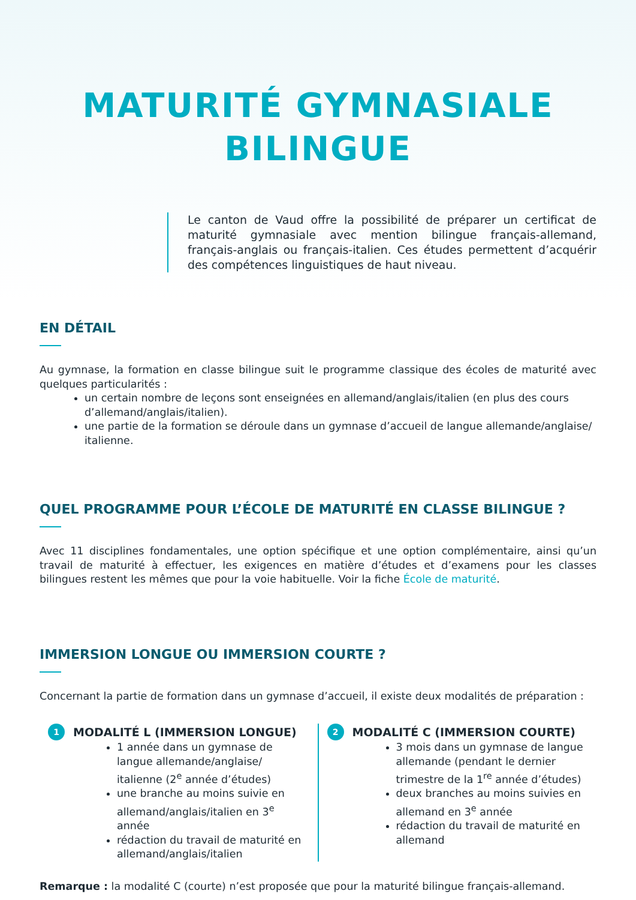MATURITÉ GYMNASIALE
BILINGUE
Le canton de Vaud offre la possibilité de préparer un certificat de maturité gymnasiale avec mention bilingue français-allemand, français-anglais ou français-italien. Ces études permettent d’acquérir des compétences linguistiques de haut niveau.
EN DÉTAIL
Au gymnase, la formation en classe bilingue suit le programme classique des écoles de maturité avec quelques particularités :
un certain nombre de leçons sont enseignées en allemand/anglais/italien (en plus des cours d’allemand/anglais/italien).
une partie de la formation se déroule dans un gymnase d’accueil de langue allemande/anglaise/ italienne.
QUEL PROGRAMME POUR L’ÉCOLE DE MATURITÉ EN CLASSE BILINGUE ?
Avec 11 disciplines fondamentales, une option spécifique et une option complémentaire, ainsi qu’un travail de maturité à effectuer, les exigences en matière d’études et d’examens pour les classes bilingues restent les mêmes que pour la voie habituelle. Voir la fiche École de maturité.
IMMERSION LONGUE OU IMMERSION COURTE ?
Concernant la partie de formation dans un gymnase d’accueil, il existe deux modalités de préparation :
1 MODALITÉ L (IMMERSION LONGUE)
1 année dans un gymnase de langue allemande/anglaise/ italienne (2<sup>e</sup> année d’études)
une branche au moins suivie en allemand/anglais/italien en 3<sup>e</sup> année
rédaction du travail de maturité en allemand/anglais/italien
2 MODALITÉ C (IMMERSION COURTE)
3 mois dans un gymnase de langue allemande (pendant le dernier trimestre de la 1<sup>re</sup> année d’études)
deux branches au moins suivies en allemand en 3<sup>e</sup> année
rédaction du travail de maturité en allemand
Remarque : la modalité C (courte) n’est proposée que pour la maturité bilingue français-allemand.